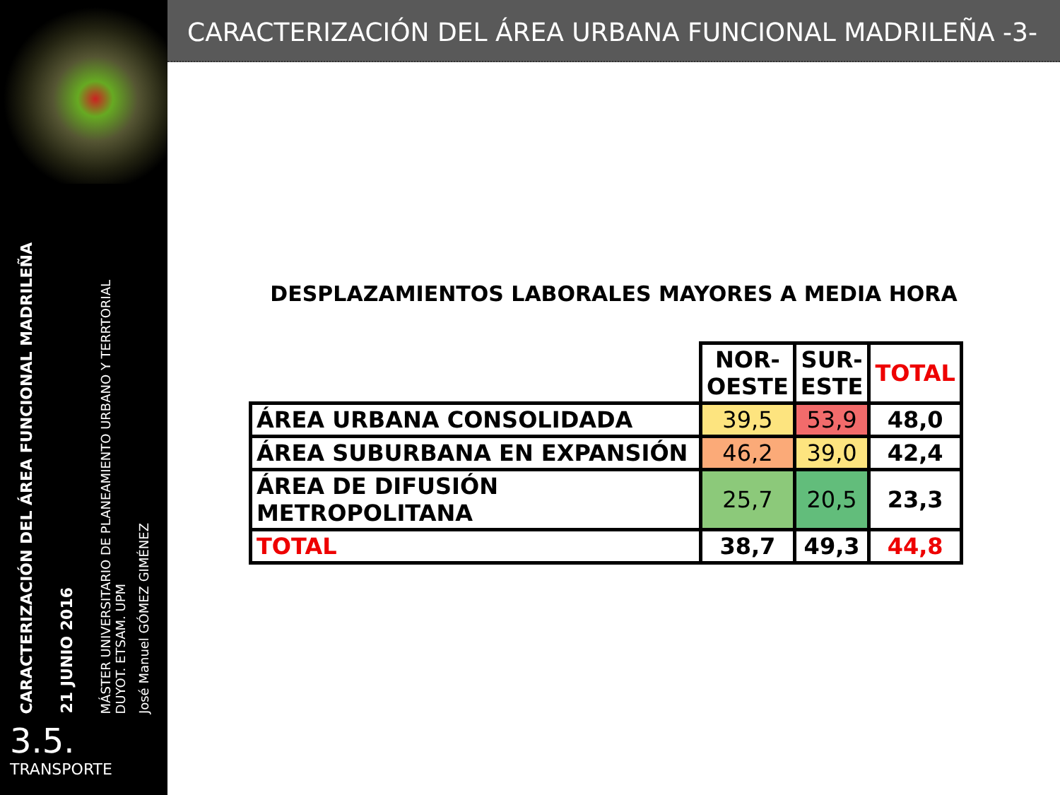CARACTERIZACIÓN DEL ÁREA FUNCIONAL MADRILEÑA
21 JUNIO 2016
MÁSTER UNIVERSITARIO DE PLANEAMIENTO URBANO Y TERRTORIAL
DUYOT. ETSAM. UPM
José Manuel GÓMEZ GIMÉNEZ
3.5.
TRANSPORTE
CARACTERIZACIÓN DEL ÁREA URBANA FUNCIONAL MADRILEÑA -3-
DESPLAZAMIENTOS LABORALES MAYORES A MEDIA HORA
| | NOR- OESTE | SUR- ESTE | TOTAL |
| --- | --- | --- | --- |
| ÁREA URBANA CONSOLIDADA | 39,5 | 53,9 | 48,0 |
| ÁREA SUBURBANA EN EXPANSIÓN | 46,2 | 39,0 | 42,4 |
| ÁREA DE DIFUSIÓN METROPOLITANA | 25,7 | 20,5 | 23,3 |
| TOTAL | 38,7 | 49,3 | 44,8 |